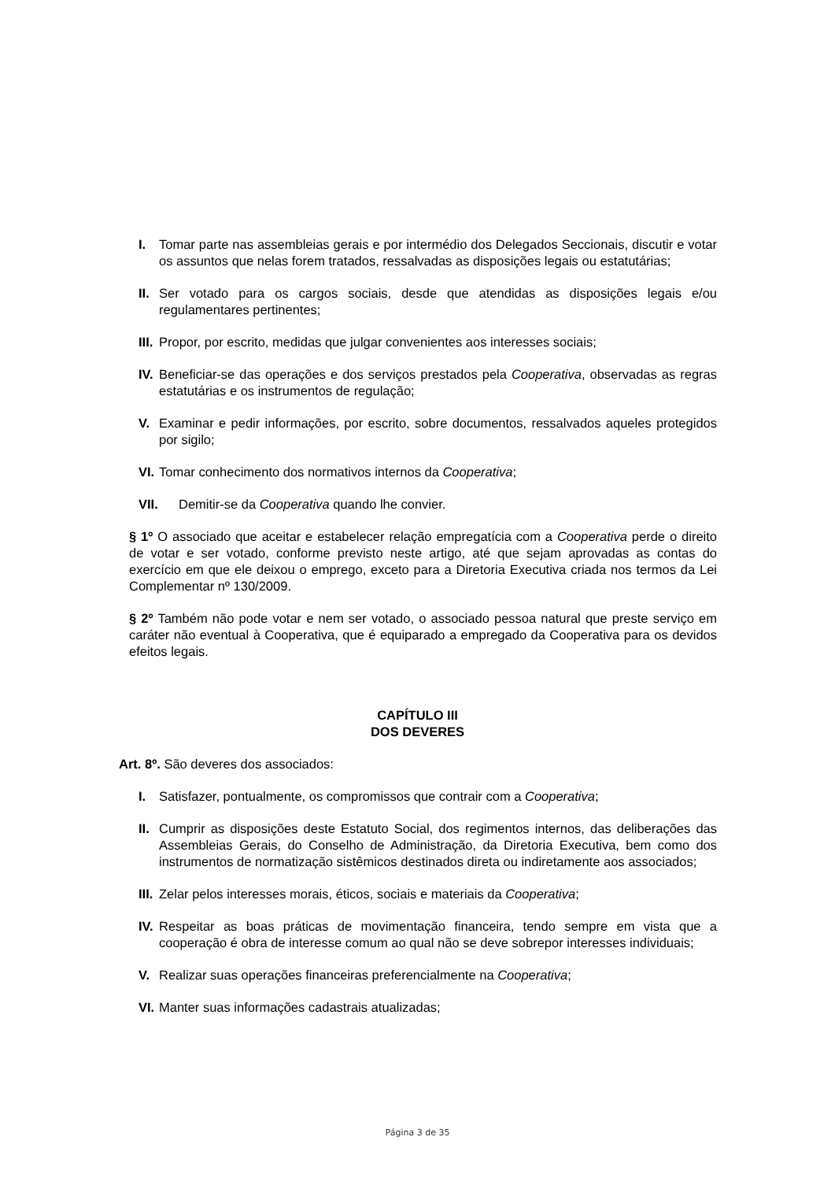I. Tomar parte nas assembleias gerais e por intermédio dos Delegados Seccionais, discutir e votar os assuntos que nelas forem tratados, ressalvadas as disposições legais ou estatutárias;
II. Ser votado para os cargos sociais, desde que atendidas as disposições legais e/ou regulamentares pertinentes;
III. Propor, por escrito, medidas que julgar convenientes aos interesses sociais;
IV. Beneficiar-se das operações e dos serviços prestados pela Cooperativa, observadas as regras estatutárias e os instrumentos de regulação;
V. Examinar e pedir informações, por escrito, sobre documentos, ressalvados aqueles protegidos por sigilo;
VI. Tomar conhecimento dos normativos internos da Cooperativa;
VII. Demitir-se da Cooperativa quando lhe convier.
§ 1º O associado que aceitar e estabelecer relação empregatícia com a Cooperativa perde o direito de votar e ser votado, conforme previsto neste artigo, até que sejam aprovadas as contas do exercício em que ele deixou o emprego, exceto para a Diretoria Executiva criada nos termos da Lei Complementar nº 130/2009.
§ 2º Também não pode votar e nem ser votado, o associado pessoa natural que preste serviço em caráter não eventual à Cooperativa, que é equiparado a empregado da Cooperativa para os devidos efeitos legais.
CAPÍTULO III
DOS DEVERES
Art. 8º. São deveres dos associados:
I. Satisfazer, pontualmente, os compromissos que contrair com a Cooperativa;
II. Cumprir as disposições deste Estatuto Social, dos regimentos internos, das deliberações das Assembleias Gerais, do Conselho de Administração, da Diretoria Executiva, bem como dos instrumentos de normatização sistêmicos destinados direta ou indiretamente aos associados;
III. Zelar pelos interesses morais, éticos, sociais e materiais da Cooperativa;
IV. Respeitar as boas práticas de movimentação financeira, tendo sempre em vista que a cooperação é obra de interesse comum ao qual não se deve sobrepor interesses individuais;
V. Realizar suas operações financeiras preferencialmente na Cooperativa;
VI. Manter suas informações cadastrais atualizadas;
Página 3 de 35